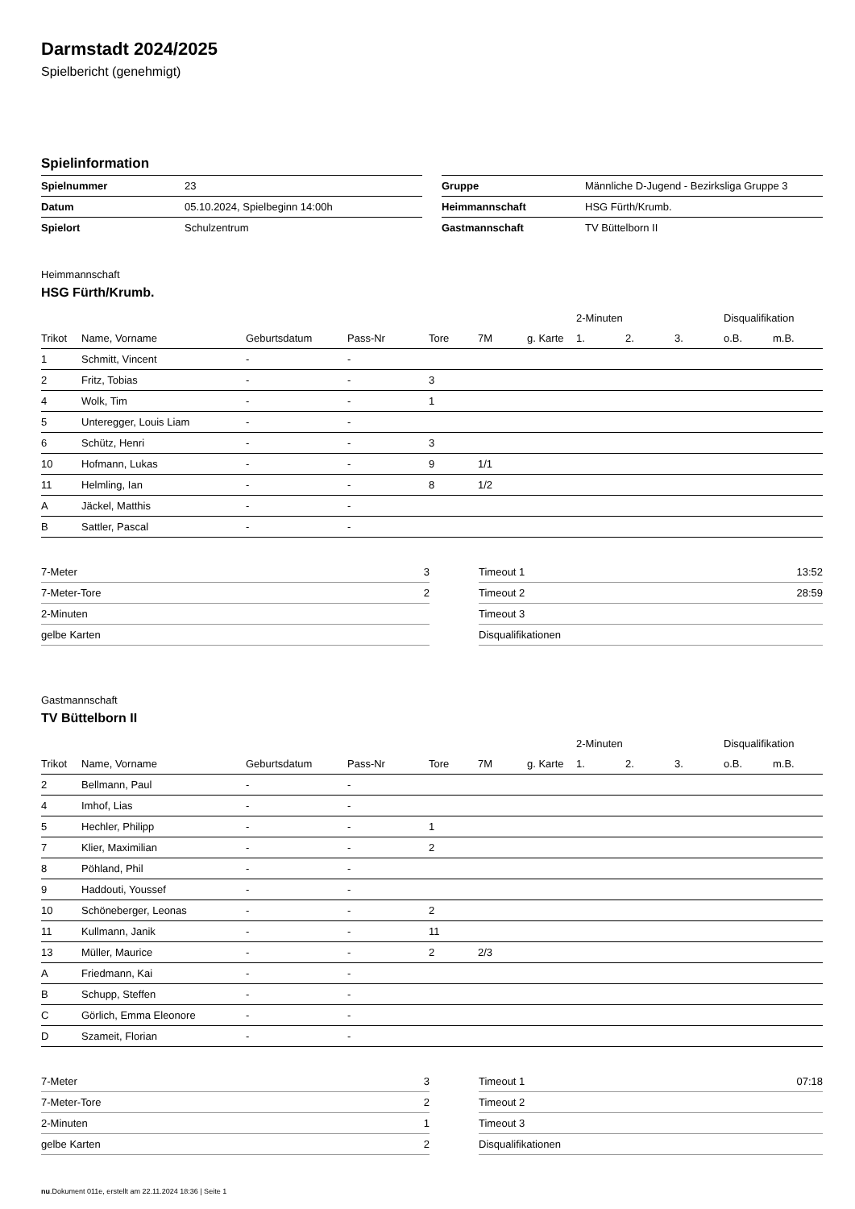Darmstadt 2024/2025
Spielbericht (genehmigt)
Spielinformation
| Spielnummer | 23 |
| Datum | 05.10.2024, Spielbeginn 14:00h |
| Spielort | Schulzentrum |
| Gruppe | Männliche D-Jugend - Bezirksliga Gruppe 3 |
| Heimmannschaft | HSG Fürth/Krumb. |
| Gastmannschaft | TV Büttelborn II |
Heimmannschaft
HSG Fürth/Krumb.
| | | | | | | | 2-Minuten | | | Disqualifikation | |
| --- | --- | --- | --- | --- | --- | --- | --- | --- | --- | --- | --- |
| Trikot | Name, Vorname | Geburtsdatum | Pass-Nr | Tore | 7M | g. Karte | 1. | 2. | 3. | o.B. | m.B. |
| 1 | Schmitt, Vincent | - | - | | | | | | | | |
| 2 | Fritz, Tobias | - | - | 3 | | | | | | | |
| 4 | Wolk, Tim | - | - | 1 | | | | | | | |
| 5 | Unteregger, Louis Liam | - | - | | | | | | | | |
| 6 | Schütz, Henri | - | - | 3 | | | | | | | |
| 10 | Hofmann, Lukas | - | - | 9 | 1/1 | | | | | | |
| 11 | Helmling, Ian | - | - | 8 | 1/2 | | | | | | |
| A | Jäckel, Matthis | - | - | | | | | | | | |
| B | Sattler, Pascal | - | - | | | | | | | | |
| 7-Meter | 3 |
| 7-Meter-Tore | 2 |
| 2-Minuten | |
| gelbe Karten | |
| Timeout 1 | 13:52 |
| Timeout 2 | 28:59 |
| Timeout 3 | |
| Disqualifikationen | |
Gastmannschaft
TV Büttelborn II
| | | | | | | | 2-Minuten | | | Disqualifikation | |
| --- | --- | --- | --- | --- | --- | --- | --- | --- | --- | --- | --- |
| Trikot | Name, Vorname | Geburtsdatum | Pass-Nr | Tore | 7M | g. Karte | 1. | 2. | 3. | o.B. | m.B. |
| 2 | Bellmann, Paul | - | - | | | | | | | | |
| 4 | Imhof, Lias | - | - | | | | | | | | |
| 5 | Hechler, Philipp | - | - | 1 | | | | | | | |
| 7 | Klier, Maximilian | - | - | 2 | | | | | | | |
| 8 | Pöhland, Phil | - | - | | | | | | | | |
| 9 | Haddouti, Youssef | - | - | | | | | | | | |
| 10 | Schöneberger, Leonas | - | - | 2 | | | | | | | |
| 11 | Kullmann, Janik | - | - | 11 | | | | | | | |
| 13 | Müller, Maurice | - | - | 2 | 2/3 | | | | | | |
| A | Friedmann, Kai | - | - | | | | | | | | |
| B | Schupp, Steffen | - | - | | | | | | | | |
| C | Görlich, Emma Eleonore | - | - | | | | | | | | |
| D | Szameit, Florian | - | - | | | | | | | | |
| 7-Meter | 3 |
| 7-Meter-Tore | 2 |
| 2-Minuten | 1 |
| gelbe Karten | 2 |
| Timeout 1 | 07:18 |
| Timeout 2 | |
| Timeout 3 | |
| Disqualifikationen | |
nu.Dokument 011e, erstellt am 22.11.2024 18:36 | Seite 1